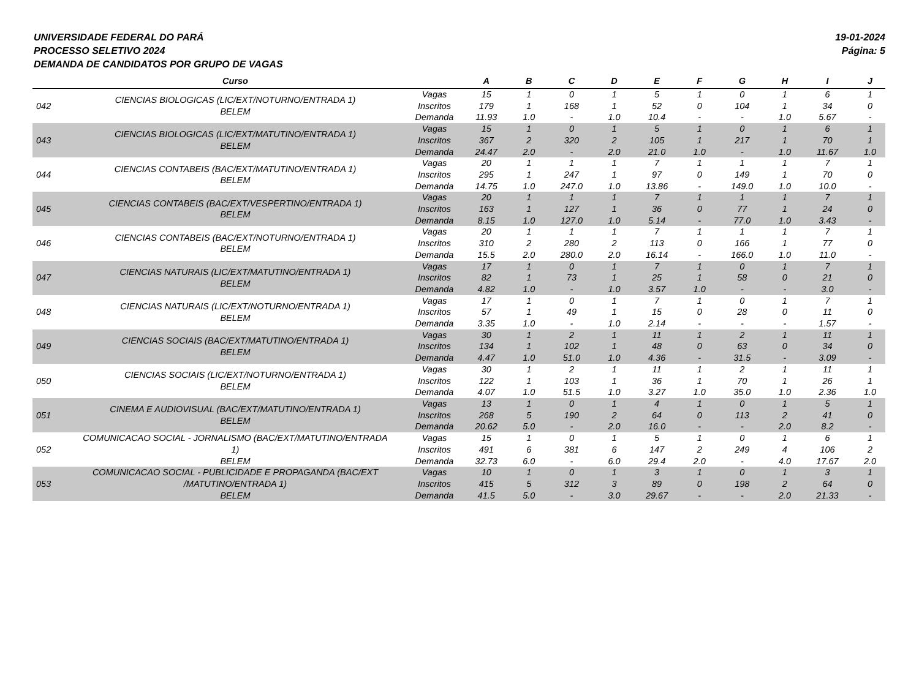UNIVERSIDADE FEDERAL DO PARÁ
PROCESSO SELETIVO 2024
DEMANDA DE CANDIDATOS POR GRUPO DE VAGAS
19-01-2024
Página: 5
| | Curso | | A | B | C | D | E | F | G | H | I | J |
| --- | --- | --- | --- | --- | --- | --- | --- | --- | --- | --- | --- | --- |
| 042 | CIENCIAS BIOLOGICAS (LIC/EXT/NOTURNO/ENTRADA 1) BELEM | Vagas Inscritos Demanda | 15 179 11.93 | 1 1 1.0 | 0 168 - | 1 1 1.0 | 5 52 10.4 | 1 0 - | 0 104 - | 1 1 1.0 | 6 34 5.67 | 1 0 - |
| 043 | CIENCIAS BIOLOGICAS (LIC/EXT/MATUTINO/ENTRADA 1) BELEM | Vagas Inscritos Demanda | 15 367 24.47 | 1 2 2.0 | 0 320 - | 1 2 2.0 | 5 105 21.0 | 1 1 1.0 | 0 217 - | 1 1 1.0 | 6 70 11.67 | 1 1 1.0 |
| 044 | CIENCIAS CONTABEIS (BAC/EXT/MATUTINO/ENTRADA 1) BELEM | Vagas Inscritos Demanda | 20 295 14.75 | 1 1 1.0 | 1 247 247.0 | 1 1 1.0 | 7 97 13.86 | 1 0 - | 1 149 149.0 | 1 1 1.0 | 7 70 10.0 | 1 0 - |
| 045 | CIENCIAS CONTABEIS (BAC/EXT/VESPERTINO/ENTRADA 1) BELEM | Vagas Inscritos Demanda | 20 163 8.15 | 1 1 1.0 | 1 127 127.0 | 1 1 1.0 | 7 36 5.14 | 1 0 - | 1 77 77.0 | 1 1 1.0 | 7 24 3.43 | 1 0 - |
| 046 | CIENCIAS CONTABEIS (BAC/EXT/NOTURNO/ENTRADA 1) BELEM | Vagas Inscritos Demanda | 20 310 15.5 | 1 2 2.0 | 1 280 280.0 | 1 2 2.0 | 7 113 16.14 | 1 0 - | 1 166 166.0 | 1 1 1.0 | 7 77 11.0 | 1 0 - |
| 047 | CIENCIAS NATURAIS (LIC/EXT/MATUTINO/ENTRADA 1) BELEM | Vagas Inscritos Demanda | 17 82 4.82 | 1 1 1.0 | 0 73 - | 1 1 1.0 | 7 25 3.57 | 1 1 1.0 | 0 58 - | 1 0 - | 7 21 3.0 | 1 0 - |
| 048 | CIENCIAS NATURAIS (LIC/EXT/NOTURNO/ENTRADA 1) BELEM | Vagas Inscritos Demanda | 17 57 3.35 | 1 1 1.0 | 0 49 - | 1 1 1.0 | 7 15 2.14 | 1 0 - | 0 28 - | 1 0 - | 7 11 1.57 | 1 0 - |
| 049 | CIENCIAS SOCIAIS (BAC/EXT/MATUTINO/ENTRADA 1) BELEM | Vagas Inscritos Demanda | 30 134 4.47 | 1 1 1.0 | 2 102 51.0 | 1 1 1.0 | 11 48 4.36 | 1 0 - | 2 63 31.5 | 1 0 - | 11 34 3.09 | 1 0 - |
| 050 | CIENCIAS SOCIAIS (LIC/EXT/NOTURNO/ENTRADA 1) BELEM | Vagas Inscritos Demanda | 30 122 4.07 | 1 1 1.0 | 2 103 51.5 | 1 1 1.0 | 11 36 3.27 | 1 1 1.0 | 2 70 35.0 | 1 1 1.0 | 11 26 2.36 | 1 1 1.0 |
| 051 | CINEMA E AUDIOVISUAL (BAC/EXT/MATUTINO/ENTRADA 1) BELEM | Vagas Inscritos Demanda | 13 268 20.62 | 1 5 5.0 | 0 190 - | 1 2 2.0 | 4 64 16.0 | 1 0 - | 0 113 - | 1 2 2.0 | 5 41 8.2 | 1 0 - |
| 052 | COMUNICACAO SOCIAL - JORNALISMO (BAC/EXT/MATUTINO/ENTRADA 1) BELEM | Vagas Inscritos Demanda | 15 491 32.73 | 1 6 6.0 | 0 381 - | 1 6 6.0 | 5 147 29.4 | 1 2 2.0 | 0 249 - | 1 4 4.0 | 6 106 17.67 | 1 2 2.0 |
| 053 | COMUNICACAO SOCIAL - PUBLICIDADE E PROPAGANDA (BAC/EXT /MATUTINO/ENTRADA 1) BELEM | Vagas Inscritos Demanda | 10 415 41.5 | 1 5 5.0 | 0 312 - | 1 3 3.0 | 3 89 29.67 | 1 0 - | 0 198 - | 1 2 2.0 | 3 64 21.33 | 1 0 - |